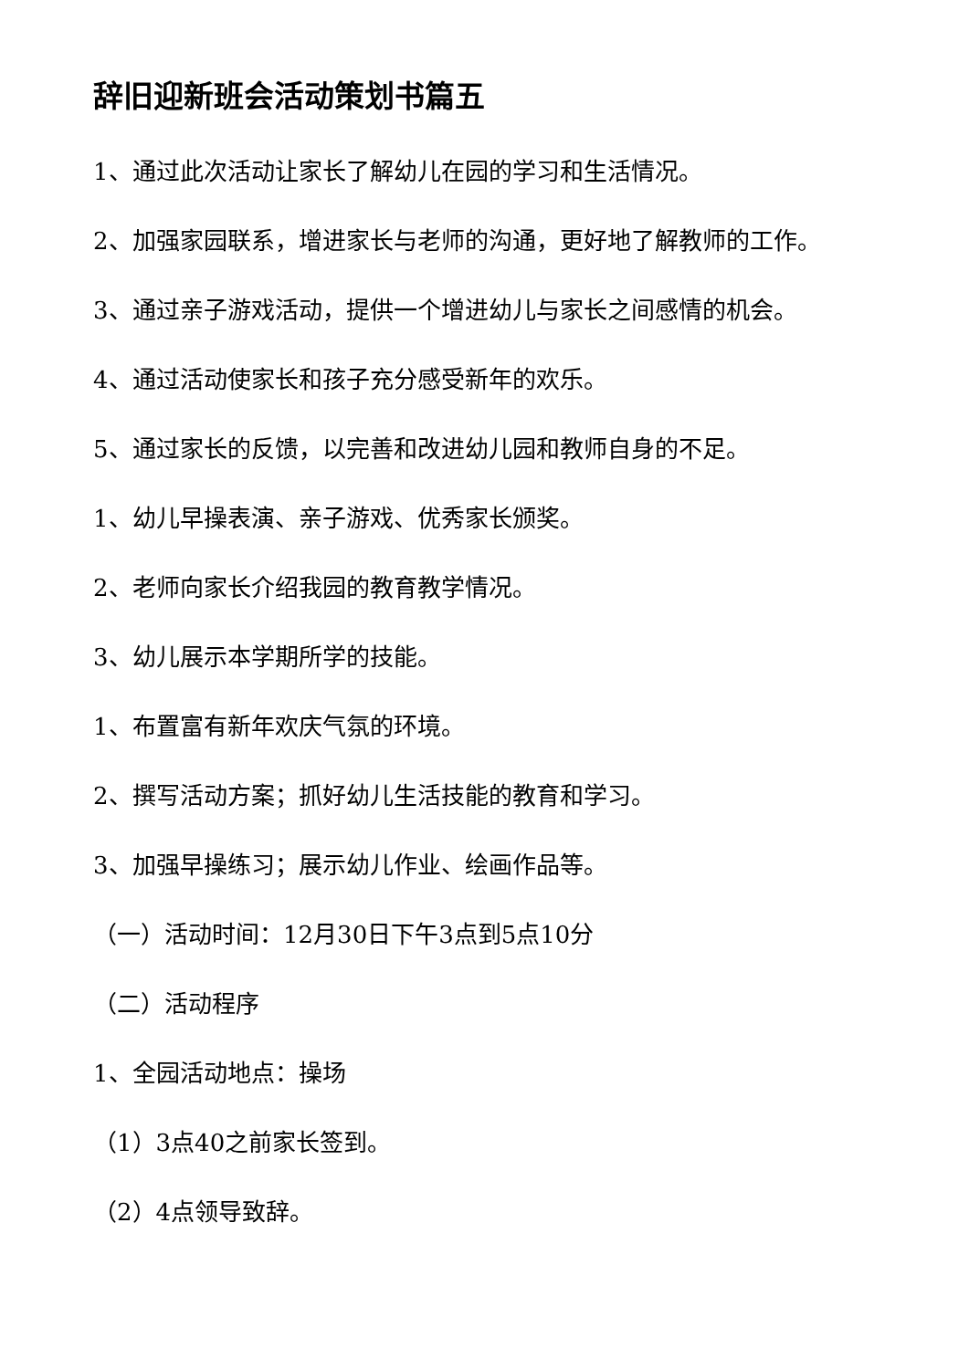辞旧迎新班会活动策划书篇五
1、通过此次活动让家长了解幼儿在园的学习和生活情况。
2、加强家园联系，增进家长与老师的沟通，更好地了解教师的工作。
3、通过亲子游戏活动，提供一个增进幼儿与家长之间感情的机会。
4、通过活动使家长和孩子充分感受新年的欢乐。
5、通过家长的反馈，以完善和改进幼儿园和教师自身的不足。
1、幼儿早操表演、亲子游戏、优秀家长颁奖。
2、老师向家长介绍我园的教育教学情况。
3、幼儿展示本学期所学的技能。
1、布置富有新年欢庆气氛的环境。
2、撰写活动方案；抓好幼儿生活技能的教育和学习。
3、加强早操练习；展示幼儿作业、绘画作品等。
（一）活动时间：12月30日下午3点到5点10分
（二）活动程序
1、全园活动地点：操场
（1）3点40之前家长签到。
（2）4点领导致辞。